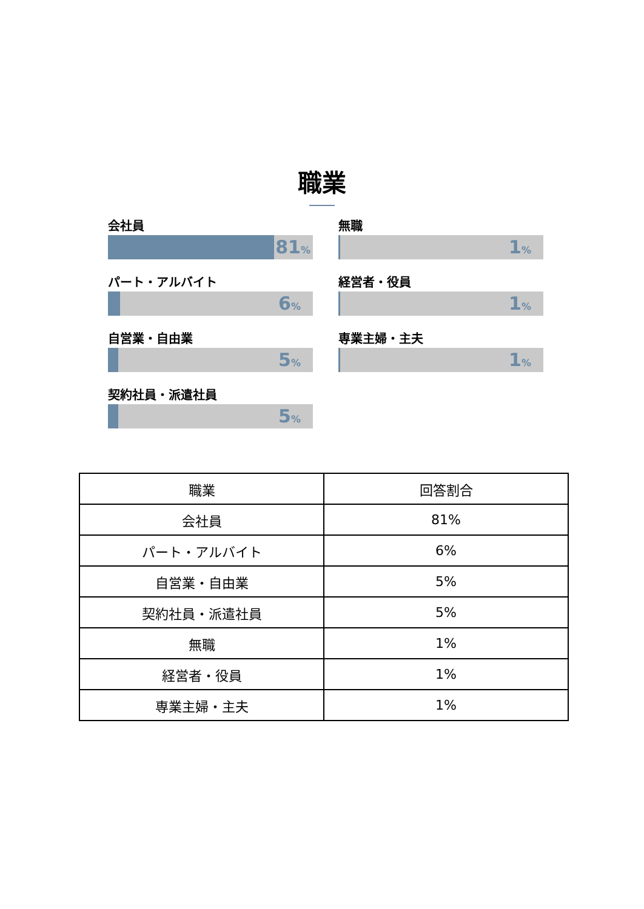職業
会社員
81%
パート・アルバイト
6%
自営業・自由業
5%
契約社員・派遣社員
5%
無職
1%
経営者・役員
1%
専業主婦・主夫
1%
| 職業 | 回答割合 |
| --- | --- |
| 会社員 | 81% |
| パート・アルバイト | 6% |
| 自営業・自由業 | 5% |
| 契約社員・派遣社員 | 5% |
| 無職 | 1% |
| 経営者・役員 | 1% |
| 専業主婦・主夫 | 1% |